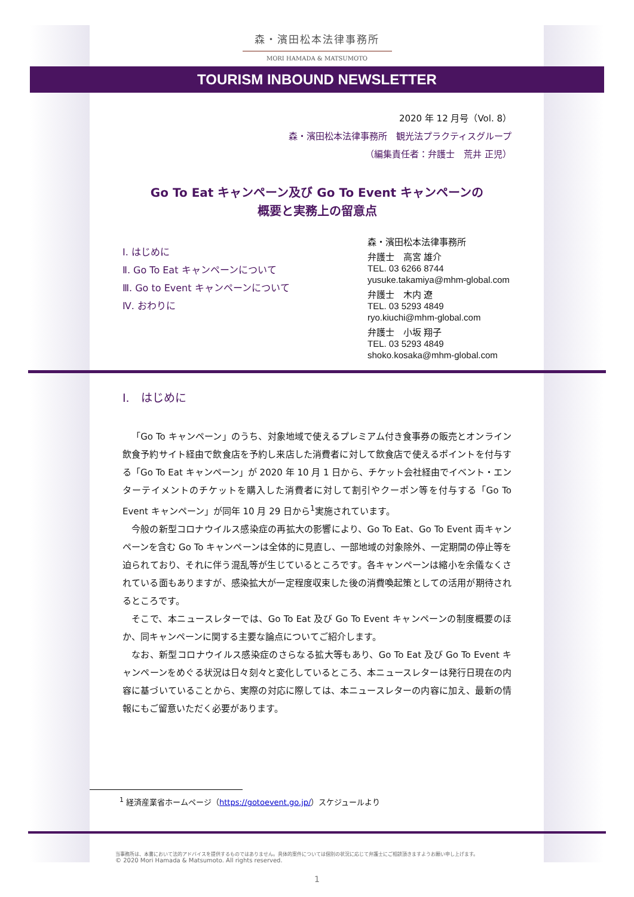森・濱田松本法律事務所
MORI HAMADA & MATSUMOTO
TOURISM INBOUND NEWSLETTER
2020 年 12 月号（Vol. 8）
森・濱田松本法律事務所　観光法プラクティスグループ
（編集責任者：弁護士　荒井 正児）
Go To Eat キャンペーン及び Go To Event キャンペーンの
概要と実務上の留意点
Ⅰ. はじめに
Ⅱ. Go To Eat キャンペーンについて
Ⅲ. Go to Event キャンペーンについて
Ⅳ. おわりに
森・濱田松本法律事務所
弁護士　高宮 雄介
TEL. 03 6266 8744
yusuke.takamiya@mhm-global.com
弁護士　木内 遼
TEL. 03 5293 4849
ryo.kiuchi@mhm-global.com
弁護士　小坂 翔子
TEL. 03 5293 4849
shoko.kosaka@mhm-global.com
Ⅰ.　はじめに
「Go To キャンペーン」のうち、対象地域で使えるプレミアム付き食事券の販売とオンライン飲食予約サイト経由で飲食店を予約し来店した消費者に対して飲食店で使えるポイントを付与する「Go To Eat キャンペーン」が 2020 年 10 月 1 日から、チケット会社経由でイベント・エンターテイメントのチケットを購入した消費者に対して割引やクーポン等を付与する「Go To Event キャンペーン」が同年 10 月 29 日から<sup>1</sup>実施されています。
今般の新型コロナウイルス感染症の再拡大の影響により、Go To Eat、Go To Event 両キャンペーンを含む Go To キャンペーンは全体的に見直し、一部地域の対象除外、一定期間の停止等を迫られており、それに伴う混乱等が生じているところです。各キャンペーンは縮小を余儀なくされている面もありますが、感染拡大が一定程度収束した後の消費喚起策としての活用が期待されるところです。
そこで、本ニュースレターでは、Go To Eat 及び Go To Event キャンペーンの制度概要のほか、同キャンペーンに関する主要な論点についてご紹介します。
なお、新型コロナウイルス感染症のさらなる拡大等もあり、Go To Eat 及び Go To Event キャンペーンをめぐる状況は日々刻々と変化しているところ、本ニュースレターは発行日現在の内容に基づいていることから、実際の対応に際しては、本ニュースレターの内容に加え、最新の情報にもご留意いただく必要があります。
<sup>1</sup> 経済産業省ホームページ（https://gotoevent.go.jp/）スケジュールより
当事務所は、本書において法的アドバイスを提供するものではありません。具体的案件については個別の状況に応じて弁護士にご相談頂きますようお願い申し上げます。
© 2020 Mori Hamada & Matsumoto. All rights reserved.
1